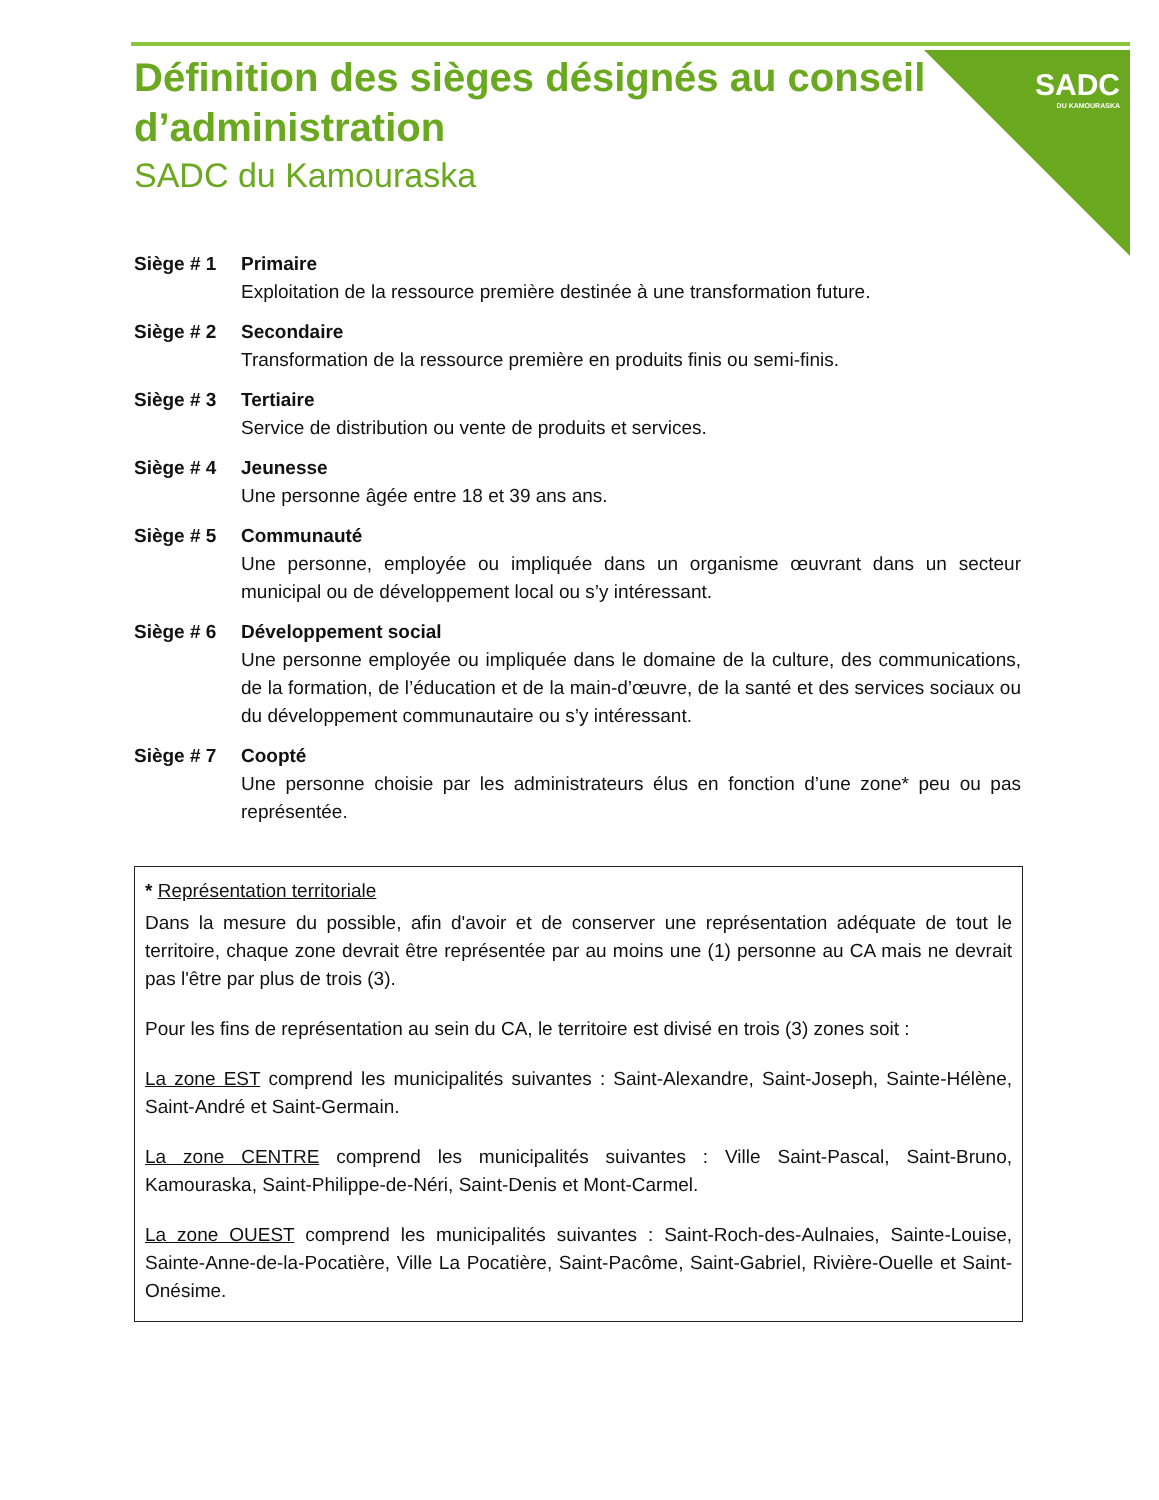SADC
DU KAMOURASKA
Définition des sièges désignés au conseil d’administration
SADC du Kamouraska
Siège # 1 Primaire
Exploitation de la ressource première destinée à une transformation future.
Siège # 2 Secondaire
Transformation de la ressource première en produits finis ou semi-finis.
Siège # 3 Tertiaire
Service de distribution ou vente de produits et services.
Siège # 4 Jeunesse
Une personne âgée entre 18 et 39 ans ans.
Siège # 5 Communauté
Une personne, employée ou impliquée dans un organisme œuvrant dans un secteur municipal ou de développement local ou s’y intéressant.
Siège # 6 Développement social
Une personne employée ou impliquée dans le domaine de la culture, des communications, de la formation, de l’éducation et de la main-d’œuvre, de la santé et des services sociaux ou du développement communautaire ou s’y intéressant.
Siège # 7 Coopté
Une personne choisie par les administrateurs élus en fonction d’une zone* peu ou pas représentée.
* Représentation territoriale
Dans la mesure du possible, afin d'avoir et de conserver une représentation adéquate de tout le territoire, chaque zone devrait être représentée par au moins une (1) personne au CA mais ne devrait pas l'être par plus de trois (3).
Pour les fins de représentation au sein du CA, le territoire est divisé en trois (3) zones soit :
La zone EST comprend les municipalités suivantes : Saint-Alexandre, Saint-Joseph, Sainte-Hélène, Saint-André et Saint-Germain.
La zone CENTRE comprend les municipalités suivantes : Ville Saint-Pascal, Saint-Bruno, Kamouraska, Saint-Philippe-de-Néri, Saint-Denis et Mont-Carmel.
La zone OUEST comprend les municipalités suivantes : Saint-Roch-des-Aulnaies, Sainte-Louise, Sainte-Anne-de-la-Pocatière, Ville La Pocatière, Saint-Pacôme, Saint-Gabriel, Rivière-Ouelle et Saint-Onésime.